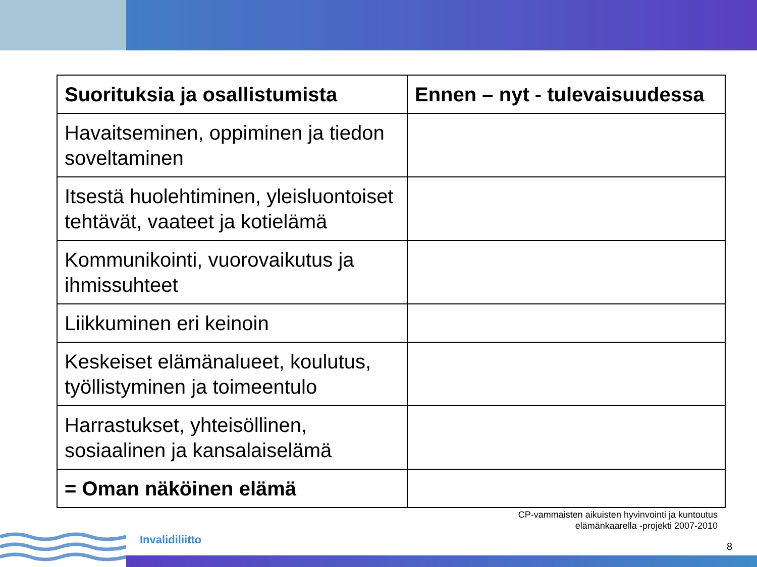| Suorituksia ja osallistumista | Ennen – nyt - tulevaisuudessa |
| --- | --- |
| Havaitseminen, oppiminen ja tiedon soveltaminen | |
| Itsestä huolehtiminen, yleisluontoiset tehtävät, vaateet ja kotielämä | |
| Kommunikointi, vuorovaikutus ja ihmissuhteet | |
| Liikkuminen eri keinoin | |
| Keskeiset elämänalueet, koulutus, työllistyminen ja toimeentulo | |
| Harrastukset, yhteisöllinen, sosiaalinen ja kansalaiselämä | |
| = Oman näköinen elämä | |
CP-vammaisten aikuisten hyvinvointi ja kuntoutus
elämänkaarella -projekti 2007-2010
Invalidiliitto
8